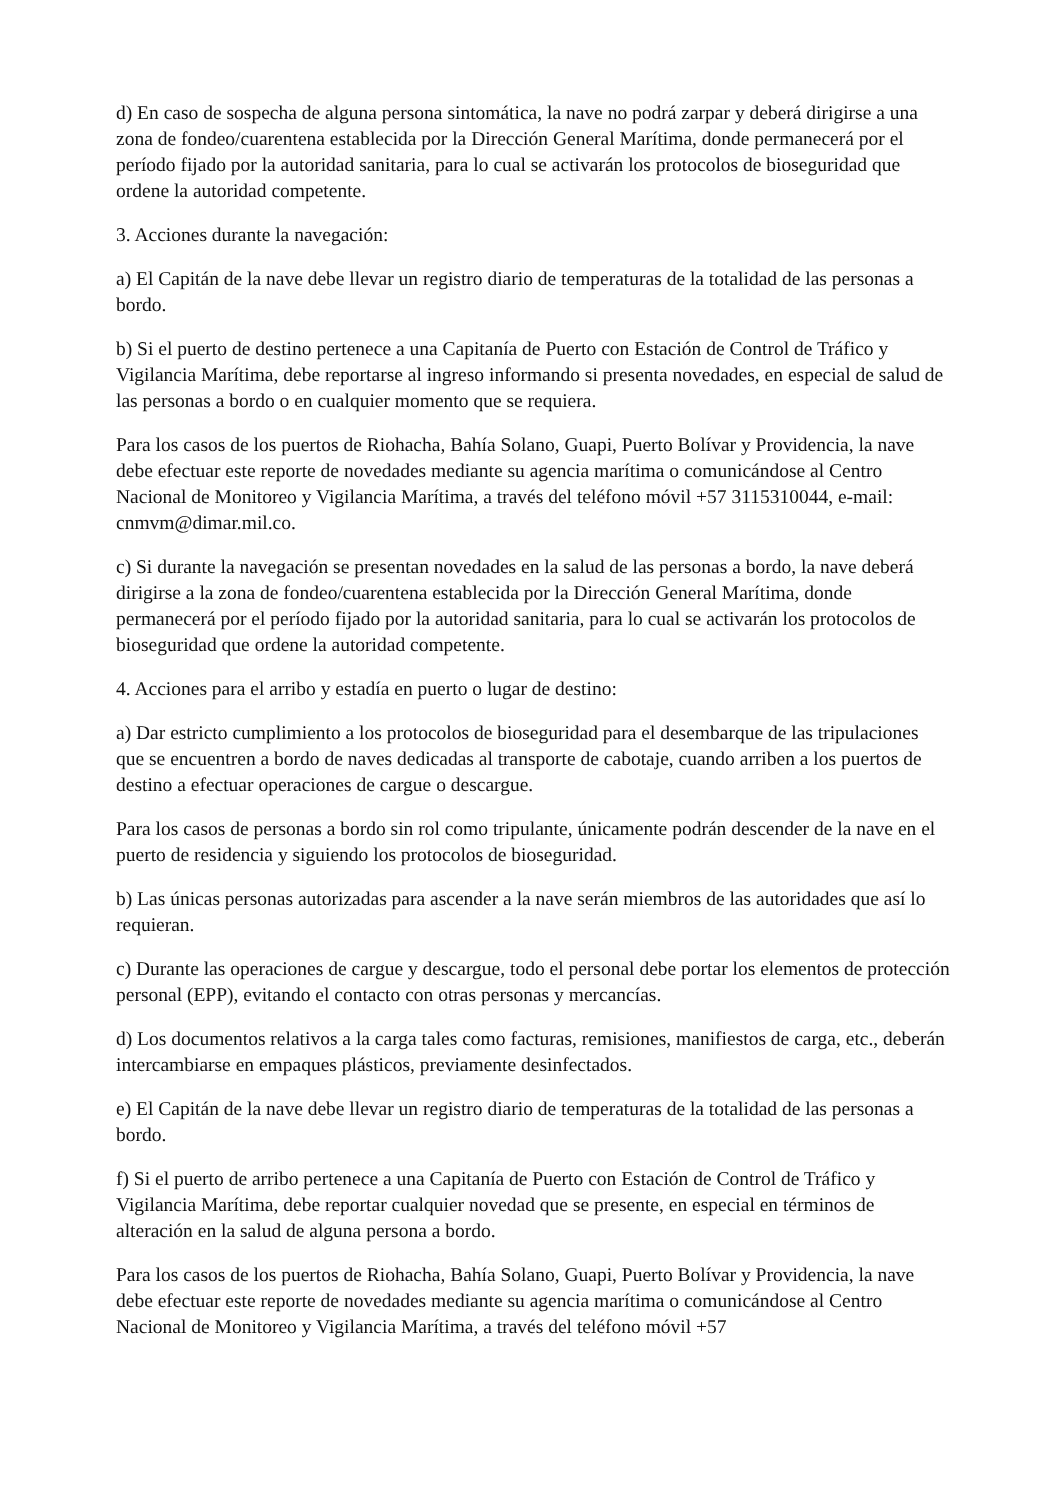d) En caso de sospecha de alguna persona sintomática, la nave no podrá zarpar y deberá dirigirse a una zona de fondeo/cuarentena establecida por la Dirección General Marítima, donde permanecerá por el período fijado por la autoridad sanitaria, para lo cual se activarán los protocolos de bioseguridad que ordene la autoridad competente.
3. Acciones durante la navegación:
a) El Capitán de la nave debe llevar un registro diario de temperaturas de la totalidad de las personas a bordo.
b) Si el puerto de destino pertenece a una Capitanía de Puerto con Estación de Control de Tráfico y Vigilancia Marítima, debe reportarse al ingreso informando si presenta novedades, en especial de salud de las personas a bordo o en cualquier momento que se requiera.
Para los casos de los puertos de Riohacha, Bahía Solano, Guapi, Puerto Bolívar y Providencia, la nave debe efectuar este reporte de novedades mediante su agencia marítima o comunicándose al Centro Nacional de Monitoreo y Vigilancia Marítima, a través del teléfono móvil +57 3115310044, e-mail: cnmvm@dimar.mil.co.
c) Si durante la navegación se presentan novedades en la salud de las personas a bordo, la nave deberá dirigirse a la zona de fondeo/cuarentena establecida por la Dirección General Marítima, donde permanecerá por el período fijado por la autoridad sanitaria, para lo cual se activarán los protocolos de bioseguridad que ordene la autoridad competente.
4. Acciones para el arribo y estadía en puerto o lugar de destino:
a) Dar estricto cumplimiento a los protocolos de bioseguridad para el desembarque de las tripulaciones que se encuentren a bordo de naves dedicadas al transporte de cabotaje, cuando arriben a los puertos de destino a efectuar operaciones de cargue o descargue.
Para los casos de personas a bordo sin rol como tripulante, únicamente podrán descender de la nave en el puerto de residencia y siguiendo los protocolos de bioseguridad.
b) Las únicas personas autorizadas para ascender a la nave serán miembros de las autoridades que así lo requieran.
c) Durante las operaciones de cargue y descargue, todo el personal debe portar los elementos de protección personal (EPP), evitando el contacto con otras personas y mercancías.
d) Los documentos relativos a la carga tales como facturas, remisiones, manifiestos de carga, etc., deberán intercambiarse en empaques plásticos, previamente desinfectados.
e) El Capitán de la nave debe llevar un registro diario de temperaturas de la totalidad de las personas a bordo.
f) Si el puerto de arribo pertenece a una Capitanía de Puerto con Estación de Control de Tráfico y Vigilancia Marítima, debe reportar cualquier novedad que se presente, en especial en términos de alteración en la salud de alguna persona a bordo.
Para los casos de los puertos de Riohacha, Bahía Solano, Guapi, Puerto Bolívar y Providencia, la nave debe efectuar este reporte de novedades mediante su agencia marítima o comunicándose al Centro Nacional de Monitoreo y Vigilancia Marítima, a través del teléfono móvil +57